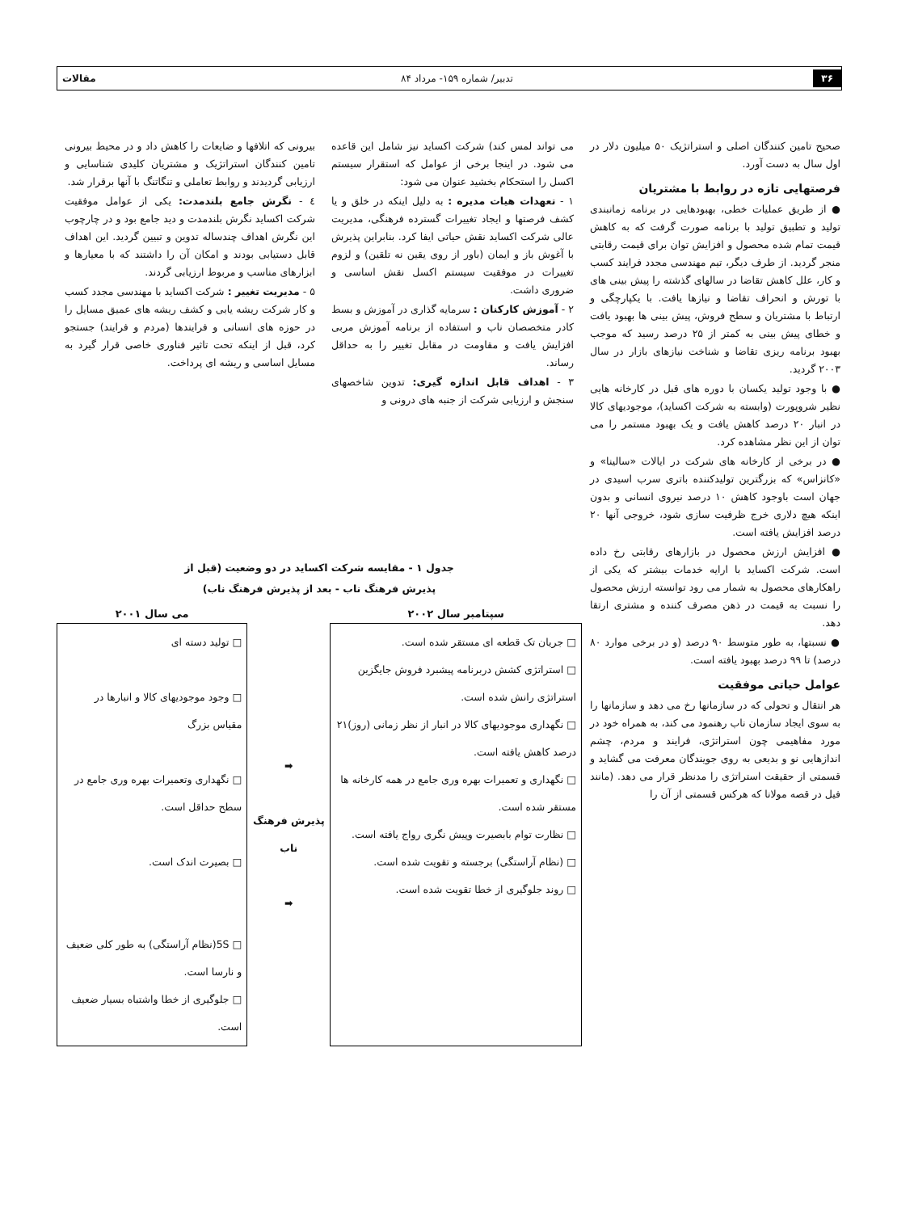۳۶ تدبیر/ شماره ۱۵۹- مرداد ۸۴ مقالات
صحیح تامین کنندگان اصلی و استراتژیک ۵۰ میلیون دلار در اول سال به دست آورد.
فرصتهایی تازه در روابط با مشتریان
● از طریق عملیات خطی، بهبودهایی در برنامه زمانبندی تولید و تطبیق تولید با برنامه صورت گرفت که به کاهش قیمت تمام شده محصول و افزایش توان برای قیمت رقابتی منجر گردید. از طرف دیگر، تیم مهندسی مجدد فرایند کسب و کار، علل کاهش تقاضا در سالهای گذشته را پیش بینی های با تورش و انحراف تقاضا و نیازها یافت. با یکپارچگی و ارتباط با مشتریان و سطح فروش، پیش بینی ها بهبود یافت و خطای پیش بینی به کمتر از ۲۵ درصد رسید که موجب بهبود برنامه ریزی تقاضا و شناخت نیازهای بازار در سال ۲۰۰۳ گردید.
● با وجود تولید یکسان با دوره های قبل در کارخانه هایی نظیر شروپورت (وابسته به شرکت اکساید)، موجودیهای کالا در انبار ۲۰ درصد کاهش یافت و یک بهبود مستمر را می توان از این نظر مشاهده کرد.
● در برخی از کارخانه های شرکت در ایالات «سالینا» و «کانزاس» که بزرگترین تولیدکننده باتری سرب اسیدی در جهان است باوجود کاهش ۱۰ درصد نیروی انسانی و بدون اینکه هیچ دلاری خرج ظرفیت سازی شود، خروجی آنها ۲۰ درصد افزایش یافته است.
● افزایش ارزش محصول در بازارهای رقابتی رخ داده است. شرکت اکساید با ارایه خدمات بیشتر که یکی از راهکارهای محصول به شمار می رود توانسته ارزش محصول را نسبت به قیمت در ذهن مصرف کننده و مشتری ارتقا دهد.
● نسبتها، به طور متوسط ۹۰ درصد (و در برخی موارد ۸۰ درصد) تا ۹۹ درصد بهبود یافته است.
عوامل حیاتی موفقیت
هر انتقال و تحولی که در سازمانها رخ می دهد و سازمانها را به سوی ایجاد سازمان ناب رهنمود می کند، به همراه خود در مورد مفاهیمی چون استراتژی، فرایند و مردم، چشم اندازهایی نو و بدیعی به روی جویندگان معرفت می گشاید و قسمتی از حقیقت استراتژی را مدنظر قرار می دهد. (مانند فیل در قصه مولانا که هرکس قسمتی از آن را
می تواند لمس کند) شرکت اکساید نیز شامل این قاعده می شود. در اینجا برخی از عوامل که استقرار سیستم اکسل را استحکام بخشید عنوان می شود:
۱ - تعهدات هیات مدیره : به دلیل اینکه در خلق و یا کشف فرصتها و ایجاد تغییرات گسترده فرهنگی، مدیریت عالی شرکت اکساید نقش حیاتی ایفا کرد. بنابراین پذیرش با آغوش باز و ایمان (باور از روی یقین نه تلقین) و لزوم تغییرات در موفقیت سیستم اکسل نقش اساسی و ضروری داشت.
۲ - آموزش کارکنان : سرمایه گذاری در آموزش و بسط کادر متخصصان ناب و استفاده از برنامه آموزش مربی افزایش یافت و مقاومت در مقابل تغییر را به حداقل رساند.
۳ - اهداف قابل اندازه گیری: تدوین شاخصهای سنجش و ارزیابی شرکت از جنبه های درونی و
بیرونی که اتلافها و ضایعات را کاهش داد و در محیط بیرونی تامین کنندگان استراتژیک و مشتریان کلیدی شناسایی و ارزیابی گردیدند و روابط تعاملی و تنگاتنگ با آنها برقرار شد.
٤ - نگرش جامع بلندمدت: یکی از عوامل موفقیت شرکت اکساید نگرش بلندمدت و دید جامع بود و در چارچوب این نگرش اهداف چندساله تدوین و تبیین گردید. این اهداف قابل دستیابی بودند و امکان آن را داشتند که با معیارها و ابزارهای مناسب و مربوط ارزیابی گردند.
۵ - مدیریت تغییر : شرکت اکساید با مهندسی مجدد کسب و کار شرکت ریشه یابی و کشف ریشه های عمیق مسایل را در حوزه های انسانی و فرایندها (مردم و فرایند) جستجو کرد، قبل از اینکه تحت تاثیر فناوری خاصی قرار گیرد به مسایل اساسی و ریشه ای پرداخت.
جدول ۱ - مقایسه شرکت اکساید در دو وضعیت (قبل از
پذیرش فرهنگ ناب - بعد از پذیرش فرهنگ ناب)
| سپتامبر سال ۲۰۰۲ | | می سال ۲۰۰۱ |
| --- | --- | --- |
| □ جریان تک قطعه ای مستقر شده است. □ استراتژی کشش دربرنامه پیشبرد فروش جایگزین استراتژی رانش شده است. □ نگهداری موجودیهای کالا در انبار از نظر زمانی (روز)۲۱ درصد کاهش یافته است. □ نگهداری و تعمیرات بهره وری جامع در همه کارخانه ها مستقر شده است. □ نظارت توام بابصیرت وپیش نگری رواج یافته است. □ (نظام آراستگی) برجسته و تقویت شده است. □ روند جلوگیری از خطا تقویت شده است. | ➡ پذیرش فرهنگ ناب ➡ | □ تولید دسته ای □ وجود موجودیهای کالا و انبارها در مقیاس بزرگ □ نگهداری وتعمیرات بهره وری جامع در سطح حداقل است. □ بصیرت اندک است. □ 5S(نظام آراستگی) به طور کلی ضعیف و نارسا است. □ جلوگیری از خطا واشتباه بسیار ضعیف است. |